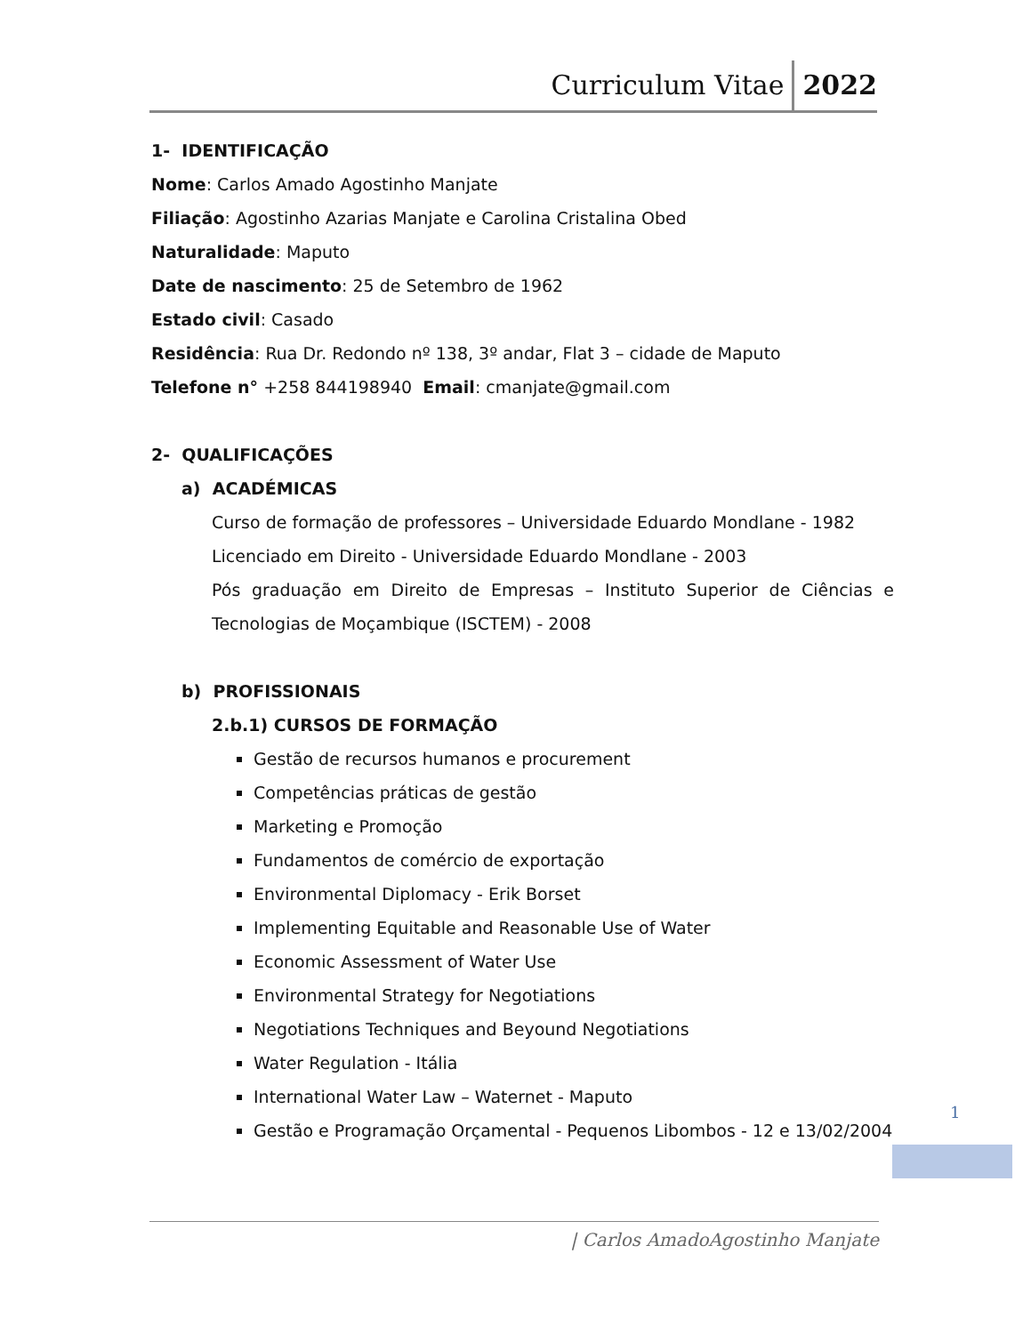Curriculum Vitae 2022
1- IDENTIFICAÇÃO
Nome: Carlos Amado Agostinho Manjate
Filiação: Agostinho Azarias Manjate e Carolina Cristalina Obed
Naturalidade: Maputo
Date de nascimento: 25 de Setembro de 1962
Estado civil: Casado
Residência: Rua Dr. Redondo nº 138, 3º andar, Flat 3 – cidade de Maputo
Telefone n° +258 844198940 Email: cmanjate@gmail.com
2- QUALIFICAÇÕES
a) ACADÉMICAS
Curso de formação de professores – Universidade Eduardo Mondlane - 1982
Licenciado em Direito - Universidade Eduardo Mondlane - 2003
Pós graduação em Direito de Empresas – Instituto Superior de Ciências e Tecnologias de Moçambique (ISCTEM) - 2008
b) PROFISSIONAIS
2.b.1) CURSOS DE FORMAÇÃO
Gestão de recursos humanos e procurement
Competências práticas de gestão
Marketing e Promoção
Fundamentos de comércio de exportação
Environmental Diplomacy - Erik Borset
Implementing Equitable and Reasonable Use of Water
Economic Assessment of Water Use
Environmental Strategy for Negotiations
Negotiations Techniques and Beyound Negotiations
Water Regulation - Itália
International Water Law – Waternet - Maputo
Gestão e Programação Orçamental - Pequenos Libombos - 12 e 13/02/2004
1
| Carlos AmadoAgostinho Manjate